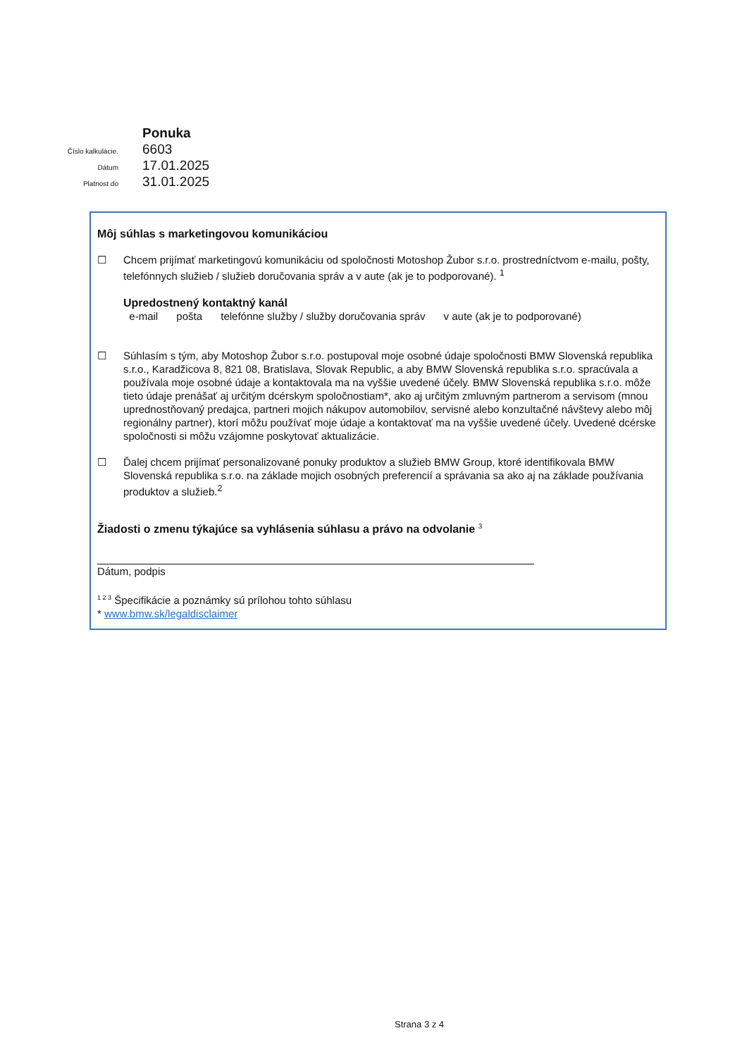Ponuka
Číslo kalkulácie.
6603
Dátum
17.01.2025
Platnost do
31.01.2025
Môj súhlas s marketingovou komunikáciou
☐ Chcem prijímať marketingovú komunikáciu od spoločnosti Motoshop Žubor s.r.o. prostredníctvom e-mailu, pošty, telefónnych služieb / služieb doručovania správ a v aute (ak je to podporované). <sup>1</sup>
Upredostnený kontaktný kanál
e-mail pošta telefónne služby / služby doručovania správ v aute (ak je to podporované)
☐ Súhlasím s tým, aby Motoshop Žubor s.r.o. postupoval moje osobné údaje spoločnosti BMW Slovenská republika s.r.o., Karadžicova 8, 821 08, Bratislava, Slovak Republic, a aby BMW Slovenská republika s.r.o. spracúvala a používala moje osobné údaje a kontaktovala ma na vyššie uvedené účely. BMW Slovenská republika s.r.o. môže tieto údaje prenášať aj určitým dcérskym spoločnostiam*, ako aj určitým zmluvným partnerom a servisom (mnou uprednostňovaný predajca, partneri mojich nákupov automobilov, servisné alebo konzultačné návštevy alebo môj regionálny partner), ktorí môžu používať moje údaje a kontaktovať ma na vyššie uvedené účely. Uvedené dcérske spoločnosti si môžu vzájomne poskytovať aktualizácie.
☐ Ďalej chcem prijímať personalizované ponuky produktov a služieb BMW Group, ktoré identifikovala BMW Slovenská republika s.r.o. na základe mojich osobných preferencií a správania sa ako aj na základe používania produktov a služieb.<sup>2</sup>
Žiadosti o zmenu týkajúce sa vyhlásenia súhlasu a právo na odvolanie <sup>3</sup>
Dátum, podpis
<sup>1 2 3</sup> Špecifikácie a poznámky sú prílohou tohto súhlasu
* www.bmw.sk/legaldisclaimer
Strana 3 z 4